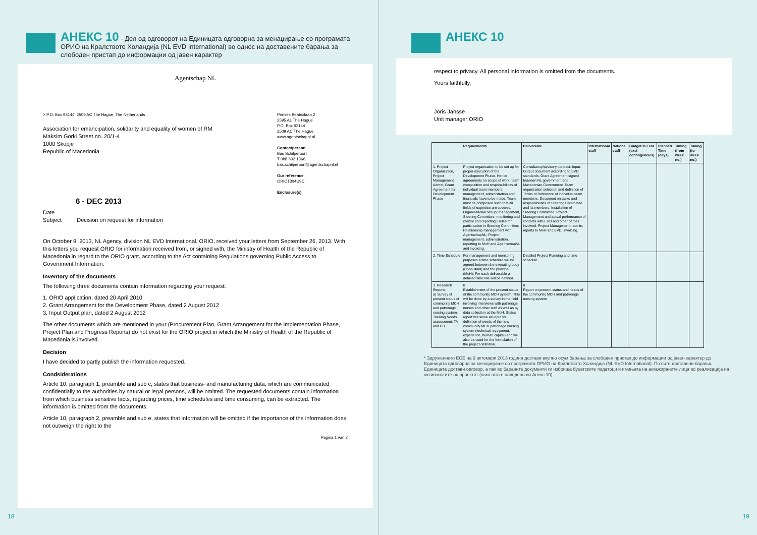АНЕКС 10 - Дел од одговорот на Единицата одговорна за менаџирање со програмата ОРИО на Кралството Холандија (NL EVD International) во однос на доставените барања за слободен пристап до информации од јавен карактер
Agentschap NL
> P.O. Box 93144, 2509 AC The Hague, The Netherlands
Association for emancipation, solidarity and equality of women of RM
Maksim Gorki Street no. 20/1-4
1000 Skopje
Republic of Macedonia
Prinses Beatrixlaan 2
2595 AL The Hague
P.O. Box 93144
2509 AC The Hague
www.agentschapnl.nl
Contactperson
Bas Schilperoort
T 088 602 1366
bas.schilperoort@agentschapnl.nl
Our reference
ORIO1304U9CI
Enclosure(s)
6 - DEC 2013
Date
Subject Decision on request for information
On October 9, 2013, NL Agency, division NL EVD International, ORIO, received your letters from September 26, 2013. With this letters you request ORIO for information received from, or signed with, the Ministry of Health of the Republic of Macedonia in regard to the ORIO grant, according to the Act containing Regulations governing Public Access to Government Information.
Inventory of the documents
The following three documents contain information regarding your request:
1. ORIO application, dated 20 April 2010
2. Grant Arrangement for the Development Phase, dated 2 August 2012
3. Input Output plan, dated 2 August 2012
The other documents which are mentioned in your (Procurement Plan, Grant Arrangement for the Implementation Phase, Project Plan and Progress Reports) do not exist for the ORIO project in which the Ministry of Health of the Republic of Macedonia is involved.
Decision
I have decided to partly publish the information requested.
Condsiderations
Article 10, paragraph 1, preamble and sub c, states that business- and manufacturing data, which are communicated confidentially to the authorities by natural or legal persons, will be omitted. The requested documents contain information from which business sensitive facts, regarding prices, time schedules and time consuming, can be extracted. The information is omitted from the documents.
Article 10, paragraph 2, preamble and sub e, states that information will be omitted if the importance of the information does not outweigh the right to the
Pagina 1 van 2
18
АНЕКС 10
respect to privacy. All personal information is omitted from the documents.
Yours faithfully,
Joris Jansse
Unit manager ORIO
| | Requirements | Deliverable | International staff | National staff | Budget in EUR (excl contingencies) | Planned Time (days) | Timing (from week no.) | Timing (to week no.) |
| --- | --- | --- | --- | --- | --- | --- | --- | --- |
| 1. Project Organisation, Project Management, Admin, Grant Agreement for Development Phase | Project organisation to be set up for proper execution of the Development Phase. Hence agreements on scope of work, team composition and responsibilities of individual team members, management, administration and financials have to be made. Team must be composed such that all fields of expertise are covered. Organisational set up: management, Steering Committee, monitoring and control and reporting; Rules for participation in Steering Committee; Relationship management with AgentschapNL; Project management, administration, reporting to MoH and AgentschapNL and invoicing. | Consultancy/advisory contract. Input-Output document according to EVD standards. Grant Agreement signed between NL government and Macedonian Government. Team organisation selection and definition of Terms of Reference of individual team members. Document on tasks and responsibilities of Steering Committee and its members. Installation of Steering Committee. Project Management and actual performance of contacts with EVD and other parties involved. Project Management, admin, reports to MoH and EVD, invoicing. | | | | | | |
| 2. Time Schedule | For management and monitoring purposes a time schedule will be agreed between the executing body (Consultant) and the principal (MoH). For each deliverable a detailed time line will be defined. | Detailed Project Planning and time schedule. | | | | | | |
| 3. Research Reports a) Survey of present status of community MCH and patronage nursing system. Training Needs assessemnt, TA and CB | 0 Establishment of the present status of the community MCH system. This will be done by a survey in the field involving interviews with patronage nurses and other staff as well as by data collection at the MoH. Status report will serve as input for definition of needs of the new community MCH patronage nursing system (technical, equipment, experience, human capital) and will also be used for the formulation of the project definition. | 0 Report on present status and needs of the community MCH and patronage nursing system | | | | | | |
* Здружението ЕСЕ на 9 октомври 2013 година достави вкупно осум барања за слободен пристап до информации од јавен карактер до Единицата одговорна за менаџирање со програмата ОРИО на Кралството Холандија (NL EVD International). По сите доставени барања, Единицата достави одговор, а пак во бараните документи ги избриша буџетските податоци и имињата на ангажираните лица во реализација на активностите од проектот (како што е наведено во Анекс 10).
19